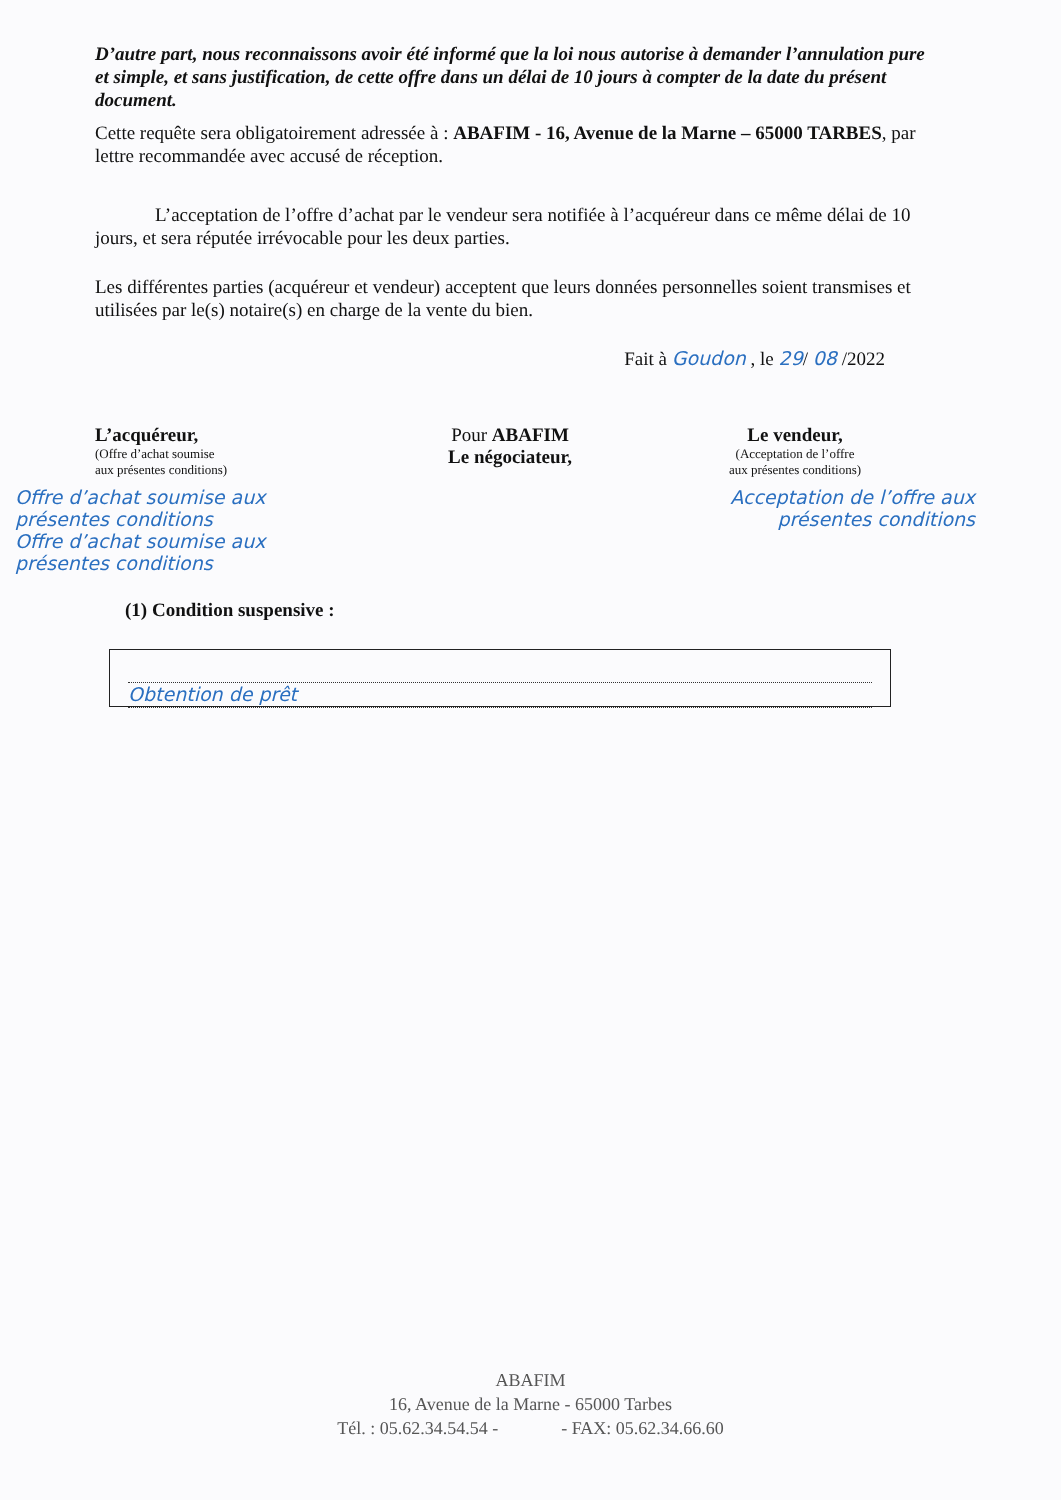D’autre part, nous reconnaissons avoir été informé que la loi nous autorise à demander l’annulation pure et simple, et sans justification, de cette offre dans un délai de 10 jours à compter de la date du présent document.
Cette requête sera obligatoirement adressée à : ABAFIM - 16, Avenue de la Marne – 65000 TARBES, par lettre recommandée avec accusé de réception.
L’acceptation de l’offre d’achat par le vendeur sera notifiée à l’acquéreur dans ce même délai de 10 jours, et sera réputée irrévocable pour les deux parties.
Les différentes parties (acquéreur et vendeur) acceptent que leurs données personnelles soient transmises et utilisées par le(s) notaire(s) en charge de la vente du bien.
Fait à Goudon , le 29/ 08 /2022
L’acquéreur,
(Offre d’achat soumise
aux présentes conditions)
Pour ABAFIM
Le négociateur,
Le vendeur,
(Acceptation de l’offre
aux présentes conditions)
Offre d’achat soumise aux présentes conditions
Offre d’achat soumise aux présentes conditions
Acceptation de l’offre aux présentes conditions
(1) Condition suspensive :
Obtention de prêt
ABAFIM
16, Avenue de la Marne - 65000 Tarbes
Tél. : 05.62.34.54.54 - - FAX: 05.62.34.66.60